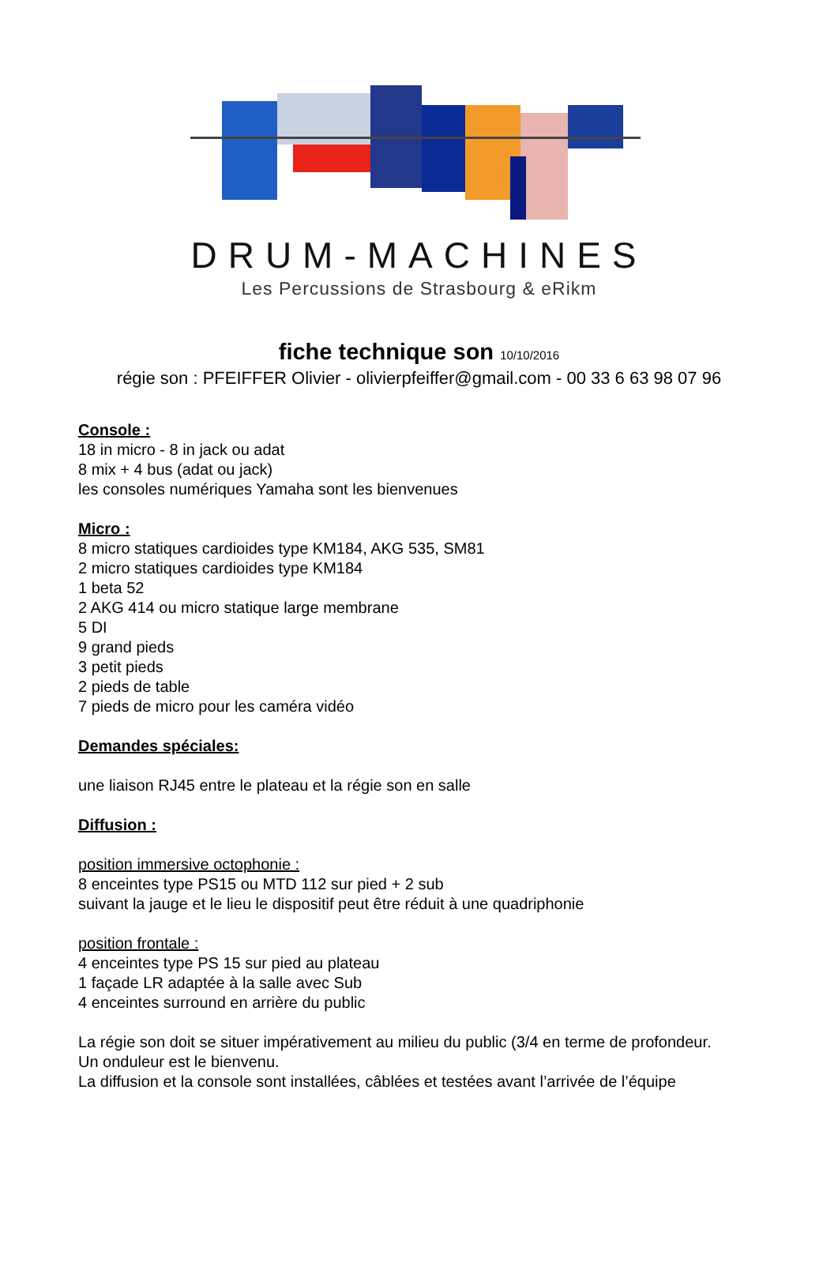DRUM-MACHINES
Les Percussions de Strasbourg & eRikm
fiche technique son 10/10/2016
régie son : PFEIFFER Olivier - olivierpfeiffer@gmail.com - 00 33 6 63 98 07 96
Console :
18 in micro - 8 in jack ou adat
8 mix + 4 bus (adat ou jack)
les consoles numériques Yamaha sont les bienvenues
Micro :
8 micro statiques cardioides type KM184, AKG 535, SM81
2 micro statiques cardioides type KM184
1 beta 52
2 AKG 414 ou micro statique large membrane
5 DI
9 grand pieds
3 petit pieds
2 pieds de table
7 pieds de micro pour les caméra vidéo
Demandes spéciales:
une liaison RJ45 entre le plateau et la régie son en salle
Diffusion :
position immersive octophonie :
8 enceintes type PS15 ou MTD 112 sur pied + 2 sub
suivant la jauge et le lieu le dispositif peut être réduit à une quadriphonie
position frontale :
4 enceintes type PS 15 sur pied au plateau
1 façade LR adaptée à la salle avec Sub
4 enceintes surround en arrière du public
La régie son doit se situer impérativement au milieu du public (3/4 en terme de profondeur.
Un onduleur est le bienvenu.
La diffusion et la console sont installées, câblées et testées avant l’arrivée de l’équipe